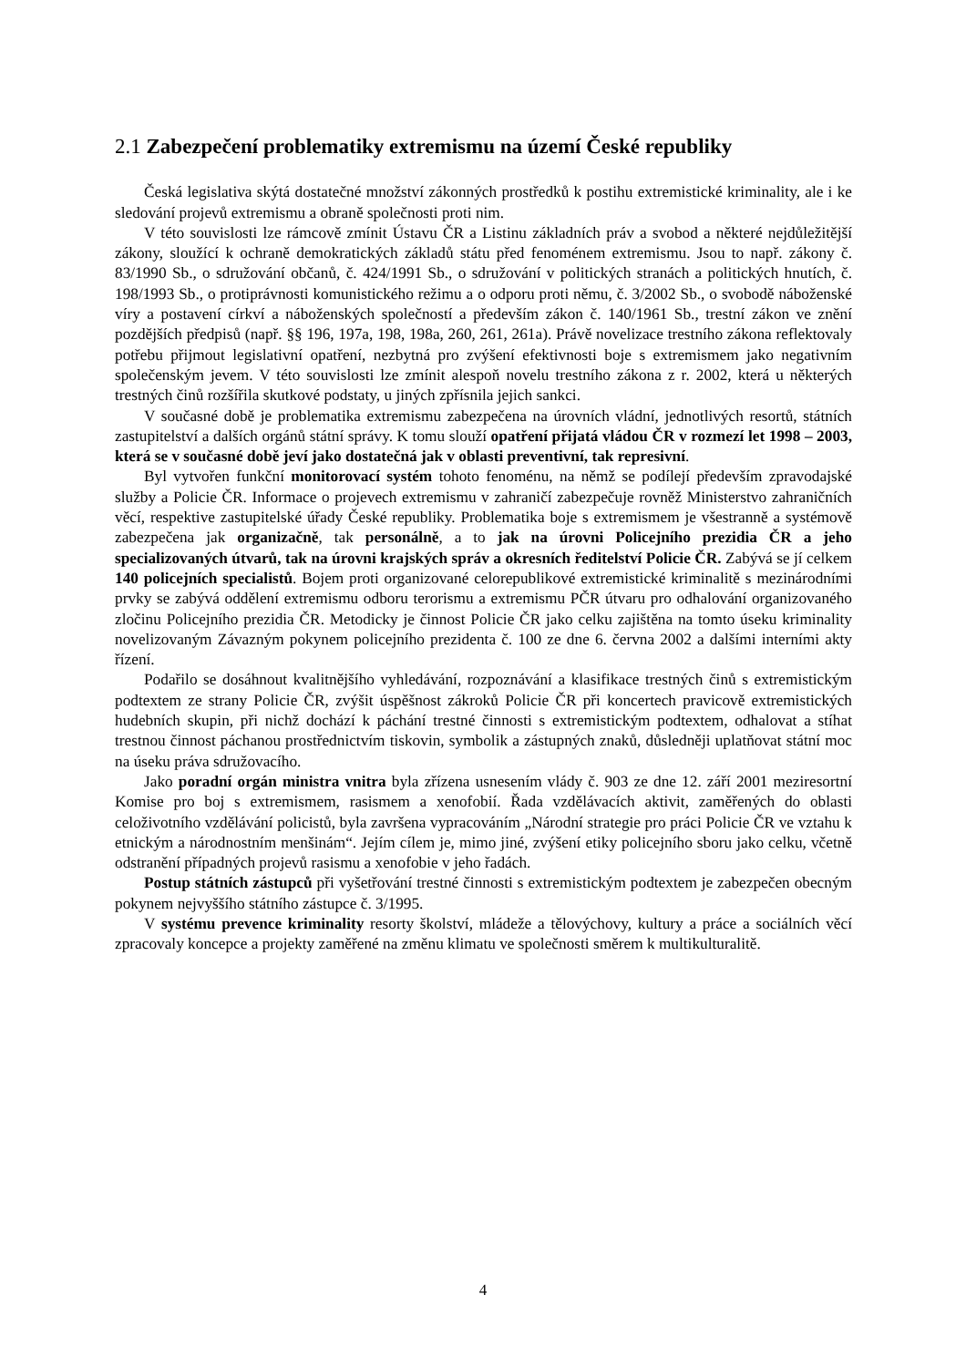2.1 Zabezpečení problematiky extremismu na území České republiky
Česká legislativa skýtá dostatečné množství zákonných prostředků k postihu extremistické kriminality, ale i ke sledování projevů extremismu a obraně společnosti proti nim.
V této souvislosti lze rámcově zmínit Ústavu ČR a Listinu základních práv a svobod a některé nejdůležitější zákony, sloužící k ochraně demokratických základů státu před fenoménem extremismu. Jsou to např. zákony č. 83/1990 Sb., o sdružování občanů, č. 424/1991 Sb., o sdružování v politických stranách a politických hnutích, č. 198/1993 Sb., o protiprávnosti komunistického režimu a o odporu proti němu, č. 3/2002 Sb., o svobodě náboženské víry a postavení církví a náboženských společností a především zákon č. 140/1961 Sb., trestní zákon ve znění pozdějších předpisů (např. §§ 196, 197a, 198, 198a, 260, 261, 261a). Právě novelizace trestního zákona reflektovaly potřebu přijmout legislativní opatření, nezbytná pro zvýšení efektivnosti boje s extremismem jako negativním společenským jevem. V této souvislosti lze zmínit alespoň novelu trestního zákona z r. 2002, která u některých trestných činů rozšířila skutkové podstaty, u jiných zpřísnila jejich sankci.
V současné době je problematika extremismu zabezpečena na úrovních vládní, jednotlivých resortů, státních zastupitelství a dalších orgánů státní správy. K tomu slouží opatření přijatá vládou ČR v rozmezí let 1998 – 2003, která se v současné době jeví jako dostatečná jak v oblasti preventivní, tak represivní.
Byl vytvořen funkční monitorovací systém tohoto fenoménu, na němž se podílejí především zpravodajské služby a Policie ČR. Informace o projevech extremismu v zahraničí zabezpečuje rovněž Ministerstvo zahraničních věcí, respektive zastupitelské úřady České republiky. Problematika boje s extremismem je všestranně a systémově zabezpečena jak organizačně, tak personálně, a to jak na úrovni Policejního prezidia ČR a jeho specializovaných útvarů, tak na úrovni krajských správ a okresních ředitelství Policie ČR. Zabývá se jí celkem 140 policejních specialistů. Bojem proti organizované celorepublikové extremistické kriminalitě s mezinárodními prvky se zabývá oddělení extremismu odboru terorismu a extremismu PČR útvaru pro odhalování organizovaného zločinu Policejního prezidia ČR. Metodicky je činnost Policie ČR jako celku zajištěna na tomto úseku kriminality novelizovaným Závazným pokynem policejního prezidenta č. 100 ze dne 6. června 2002 a dalšími interními akty řízení.
Podařilo se dosáhnout kvalitnějšího vyhledávání, rozpoznávání a klasifikace trestných činů s extremistickým podtextem ze strany Policie ČR, zvýšit úspěšnost zákroků Policie ČR při koncertech pravicově extremistických hudebních skupin, při nichž dochází k páchání trestné činnosti s extremistickým podtextem, odhalovat a stíhat trestnou činnost páchanou prostřednictvím tiskovin, symbolik a zástupných znaků, důsledněji uplatňovat státní moc na úseku práva sdružovacího.
Jako poradní orgán ministra vnitra byla zřízena usnesením vlády č. 903 ze dne 12. září 2001 meziresortní Komise pro boj s extremismem, rasismem a xenofobií. Řada vzdělávacích aktivit, zaměřených do oblasti celoživotního vzdělávání policistů, byla završena vypracováním „Národní strategie pro práci Policie ČR ve vztahu k etnickým a národnostním menšinám“. Jejím cílem je, mimo jiné, zvýšení etiky policejního sboru jako celku, včetně odstranění případných projevů rasismu a xenofobie v jeho řadách.
Postup státních zástupců při vyšetřování trestné činnosti s extremistickým podtextem je zabezpečen obecným pokynem nejvyššího státního zástupce č. 3/1995.
V systému prevence kriminality resorty školství, mládeže a tělovýchovy, kultury a práce a sociálních věcí zpracovaly koncepce a projekty zaměřené na změnu klimatu ve společnosti směrem k multikulturalitě.
4